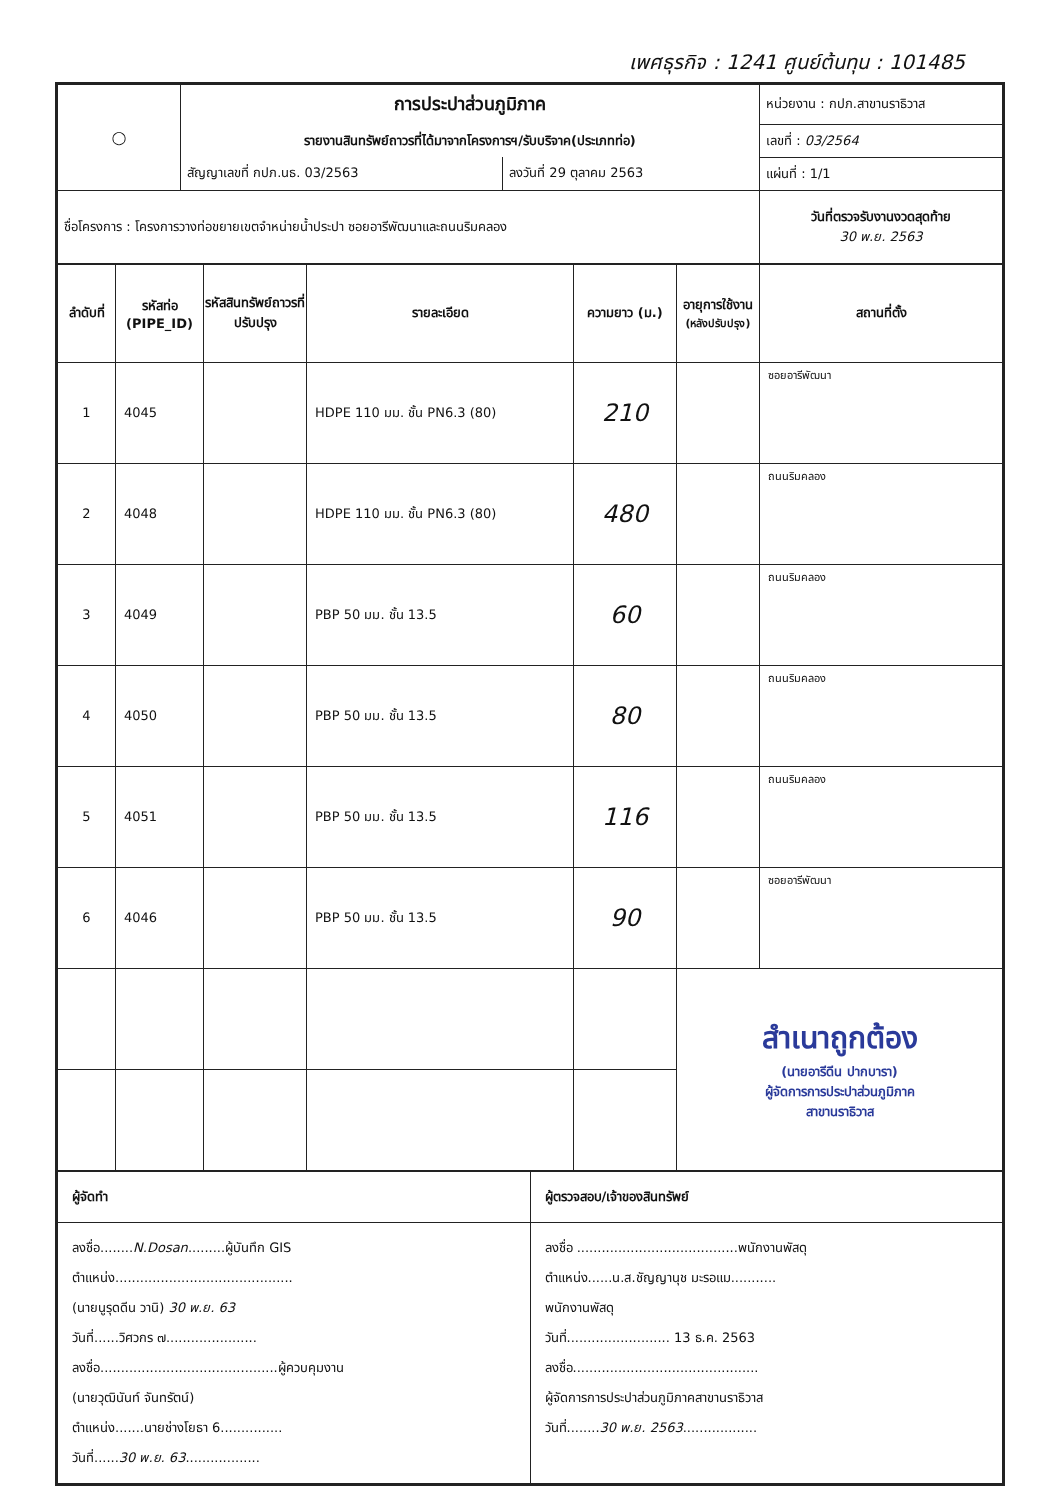เพศธุรกิจ : 1241 ศูนย์ต้นทุน : 101485
| ◯ | การประปาส่วนภูมิภาค | | หน่วยงาน : กปภ.สาขานราธิวาส |
| | รายงานสินทรัพย์ถาวรที่ได้มาจากโครงการฯ/รับบริจาค(ประเภทท่อ) | | เลขที่ : 03/2564 |
| | สัญญาเลขที่ กปภ.นธ. 03/2563 | ลงวันที่ 29 ตุลาคม 2563 | แผ่นที่ : 1/1 |
| ชื่อโครงการ : โครงการวางท่อขยายเขตจำหน่ายน้ำประปา ซอยอารีพัฒนาและถนนริมคลอง | | | วันที่ตรวจรับงานงวดสุดท้าย 30 พ.ย. 2563 |
| ลำดับที่ | รหัสท่อ (PIPE_ID) | รหัสสินทรัพย์ถาวรที่ปรับปรุง | รายละเอียด | ความยาว (ม.) | อายุการใช้งาน (หลังปรับปรุง) | สถานที่ตั้ง |
| --- | --- | --- | --- | --- | --- | --- |
| 1 | 4045 | | HDPE 110 มม. ชั้น PN6.3 (80) | 210 | | ซอยอารีพัฒนา |
| 2 | 4048 | | HDPE 110 มม. ชั้น PN6.3 (80) | 480 | | ถนนริมคลอง |
| 3 | 4049 | | PBP 50 มม. ชั้น 13.5 | 60 | | ถนนริมคลอง |
| 4 | 4050 | | PBP 50 มม. ชั้น 13.5 | 80 | | ถนนริมคลอง |
| 5 | 4051 | | PBP 50 มม. ชั้น 13.5 | 116 | | ถนนริมคลอง |
| 6 | 4046 | | PBP 50 มม. ชั้น 13.5 | 90 | | ซอยอารีพัฒนา |
| | | | | | สำเนาถูกต้อง (นายอารีดีน ปากบารา) ผู้จัดการการประปาส่วนภูมิภาค สาขานราธิวาส | |
| ผู้จัดทำ | ผู้ตรวจสอบ/เจ้าของสินทรัพย์ |
| ลงชื่อ........ N.Dosan .........ผู้บันทึก GIS ตำแหน่ง........................................... (นายนูรุดดีน วานิ) 30 พ.ย. 63 วันที่......วิศวกร ๗...................... ลงชื่อ...........................................ผู้ควบคุมงาน (นายวุฒินันท์ จันทรัตน์) ตำแหน่ง.......นายช่างโยธา 6............... วันที่...... 30 พ.ย. 63 .................. | ลงชื่อ .......................................พนักงานพัสดุ ตำแหน่ง......น.ส.ชัญญานุช มะรอแม........... พนักงานพัสดุ วันที่......................... 13 ธ.ค. 2563 ลงชื่อ............................................. ผู้จัดการการประปาส่วนภูมิภาคสาขานราธิวาส วันที่........ 30 พ.ย. 2563 .................. |